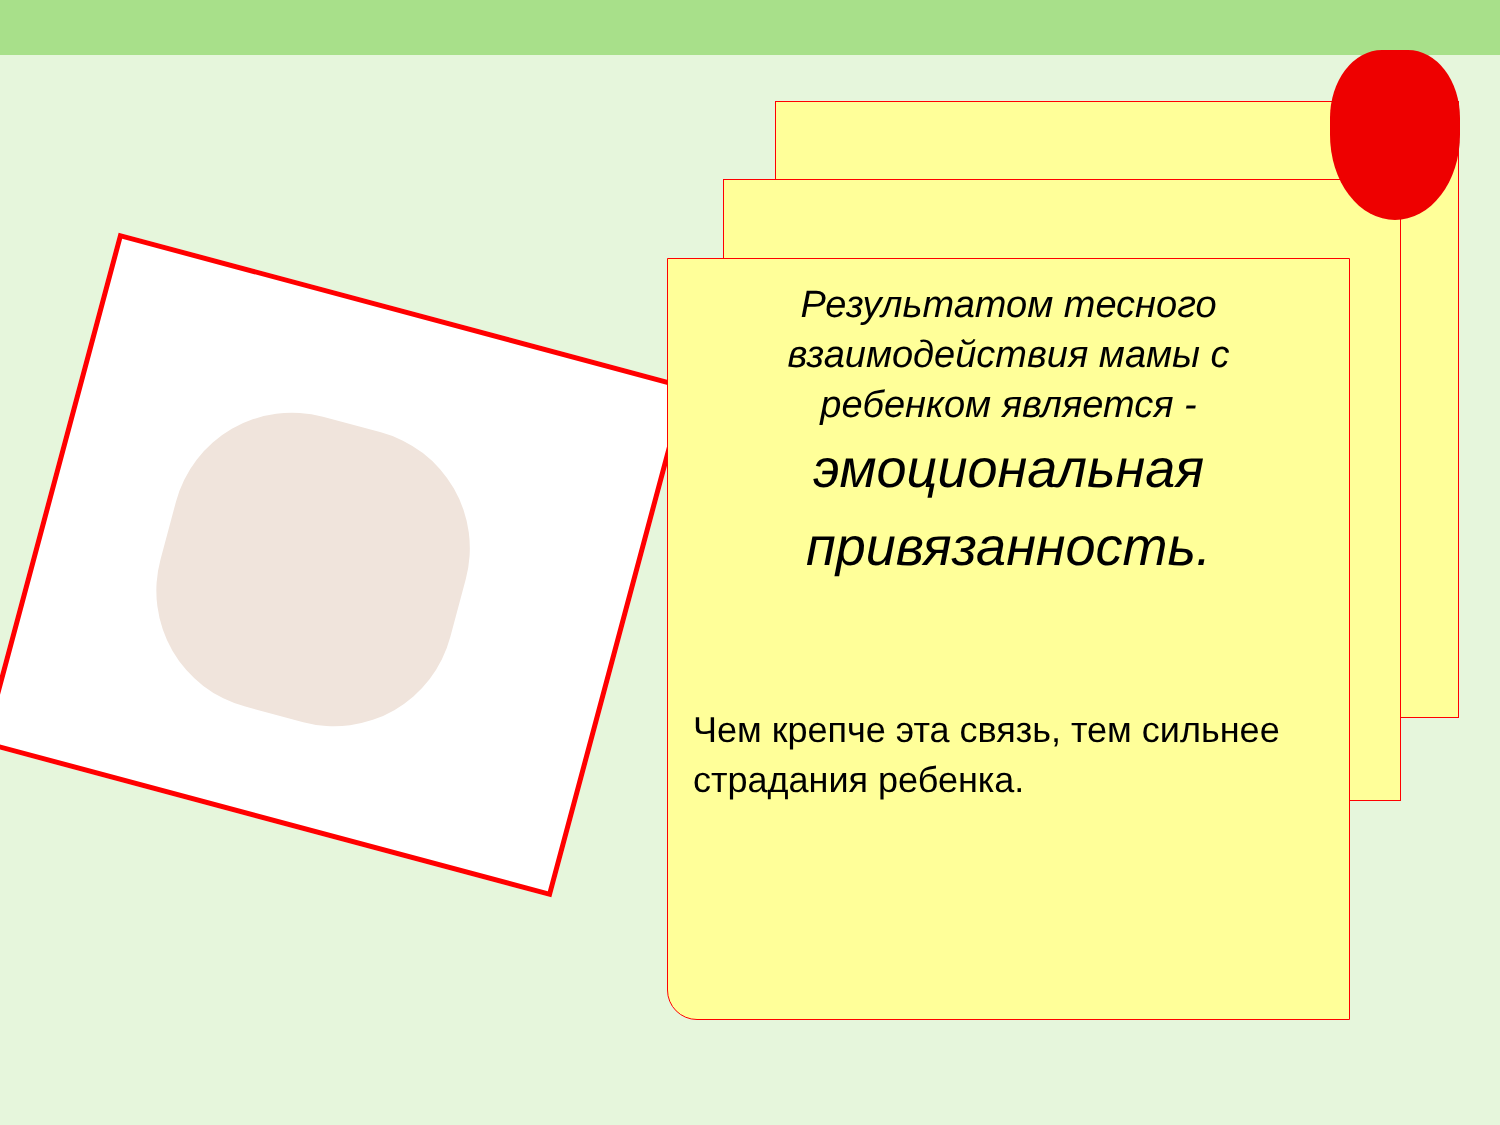Результатом тесного взаимодействия мамы с ребенком является -
эмоциональная привязанность.
Чем крепче эта связь, тем сильнее страдания ребенка.